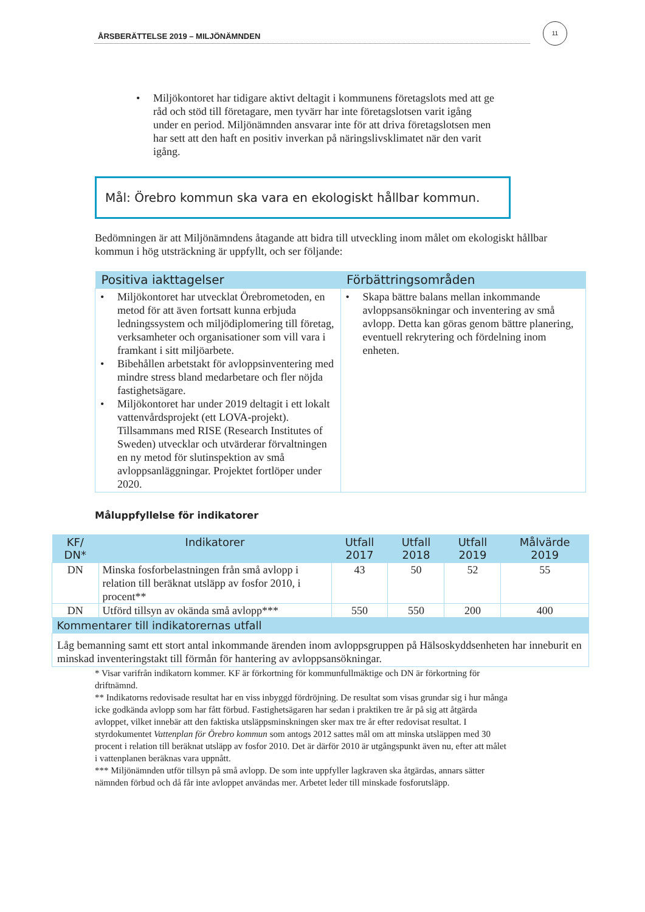ÅRSBERÄTTELSE 2019 – MILJÖNÄMNDEN
11
• Miljökontoret har tidigare aktivt deltagit i kommunens företagslots med att ge råd och stöd till företagare, men tyvärr har inte företagslotsen varit igång under en period. Miljönämnden ansvarar inte för att driva företagslotsen men har sett att den haft en positiv inverkan på näringslivsklimatet när den varit igång.
Mål: Örebro kommun ska vara en ekologiskt hållbar kommun.
Bedömningen är att Miljönämndens åtagande att bidra till utveckling inom målet om ekologiskt hållbar kommun i hög utsträckning är uppfyllt, och ser följande:
| Positiva iakttagelser | Förbättringsområden |
| --- | --- |
| • Miljökontoret har utvecklat Örebrometoden, en metod för att även fortsatt kunna erbjuda ledningssystem och miljödiplomering till företag, verksamheter och organisationer som vill vara i framkant i sitt miljöarbete. • Bibehållen arbetstakt för avloppsinventering med mindre stress bland medarbetare och fler nöjda fastighetsägare. • Miljökontoret har under 2019 deltagit i ett lokalt vattenvårdsprojekt (ett LOVA-projekt). Tillsammans med RISE (Research Institutes of Sweden) utvecklar och utvärderar förvaltningen en ny metod för slutinspektion av små avloppsanläggningar. Projektet fortlöper under 2020. | • Skapa bättre balans mellan inkommande avloppsansökningar och inventering av små avlopp. Detta kan göras genom bättre planering, eventuell rekrytering och fördelning inom enheten. |
Måluppfyllelse för indikatorer
| KF/ DN* | Indikatorer | Utfall 2017 | Utfall 2018 | Utfall 2019 | Målvärde 2019 |
| --- | --- | --- | --- | --- | --- |
| DN | Minska fosforbelastningen från små avlopp i relation till beräknat utsläpp av fosfor 2010, i procent** | 43 | 50 | 52 | 55 |
| DN | Utförd tillsyn av okända små avlopp*** | 550 | 550 | 200 | 400 |
| Kommentarer till indikatorernas utfall | | | | | |
| Låg bemanning samt ett stort antal inkommande ärenden inom avloppsgruppen på Hälsoskyddsenheten har inneburit en minskad inventeringstakt till förmån för hantering av avloppsansökningar. | | | | | |
* Visar varifrån indikatorn kommer. KF är förkortning för kommunfullmäktige och DN är förkortning för driftnämnd.
** Indikatorns redovisade resultat har en viss inbyggd fördröjning. De resultat som visas grundar sig i hur många icke godkända avlopp som har fått förbud. Fastighetsägaren har sedan i praktiken tre år på sig att åtgärda avloppet, vilket innebär att den faktiska utsläppsminskningen sker max tre år efter redovisat resultat. I styrdokumentet Vattenplan för Örebro kommun som antogs 2012 sattes mål om att minska utsläppen med 30 procent i relation till beräknat utsläpp av fosfor 2010. Det är därför 2010 är utgångspunkt även nu, efter att målet i vattenplanen beräknas vara uppnått.
*** Miljönämnden utför tillsyn på små avlopp. De som inte uppfyller lagkraven ska åtgärdas, annars sätter nämnden förbud och då får inte avloppet användas mer. Arbetet leder till minskade fosforutsläpp.